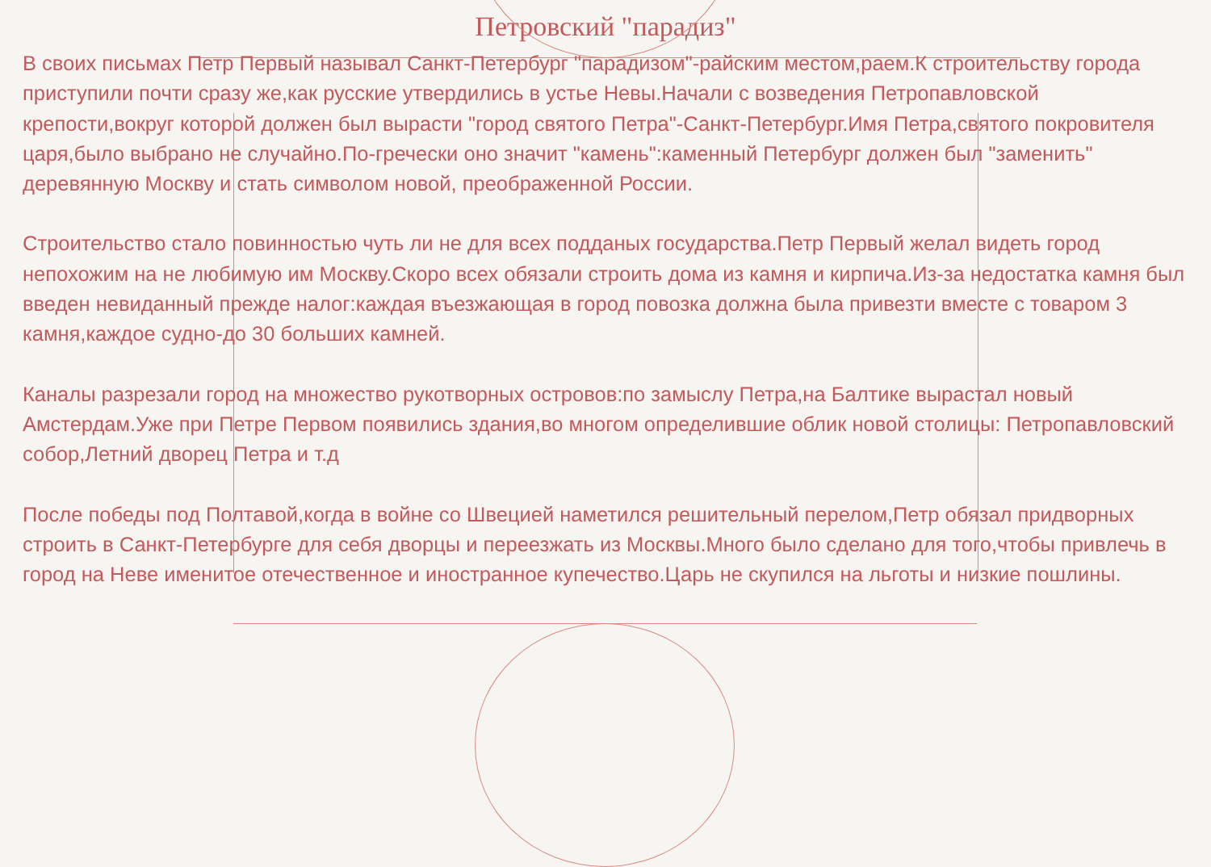Петровский "парадиз"
В своих письмах Петр Первый называл Санкт-Петербург "парадизом"-райским местом,раем.К строительству города приступили почти сразу же,как русские утвердились в устье Невы.Начали с возведения Петропавловской крепости,вокруг которой должен был вырасти "город святого Петра"-Санкт-Петербург.Имя Петра,святого покровителя царя,было выбрано не случайно.По-гречески оно значит "камень":каменный Петербург должен был "заменить" деревянную Москву и стать символом новой, преображенной России.
Строительство стало повинностью чуть ли не для всех подданых государства.Петр Первый желал видеть город непохожим на не любимую им Москву.Скоро всех обязали строить дома из камня и кирпича.Из-за недостатка камня был введен невиданный прежде налог:каждая въезжающая в город повозка должна была привезти вместе с товаром 3 камня,каждое судно-до 30 больших камней.
Каналы разрезали город на множество рукотворных островов:по замыслу Петра,на Балтике вырастал новый Амстердам.Уже при Петре Первом появились здания,во многом определившие облик новой столицы: Петропавловский собор,Летний дворец Петра и т.д
После победы под Полтавой,когда в войне со Швецией наметился решительный перелом,Петр обязал придворных строить в Санкт-Петербурге для себя дворцы и переезжать из Москвы.Много было сделано для того,чтобы привлечь в город на Неве именитое отечественное и иностранное купечество.Царь не скупился на льготы и низкие пошлины.